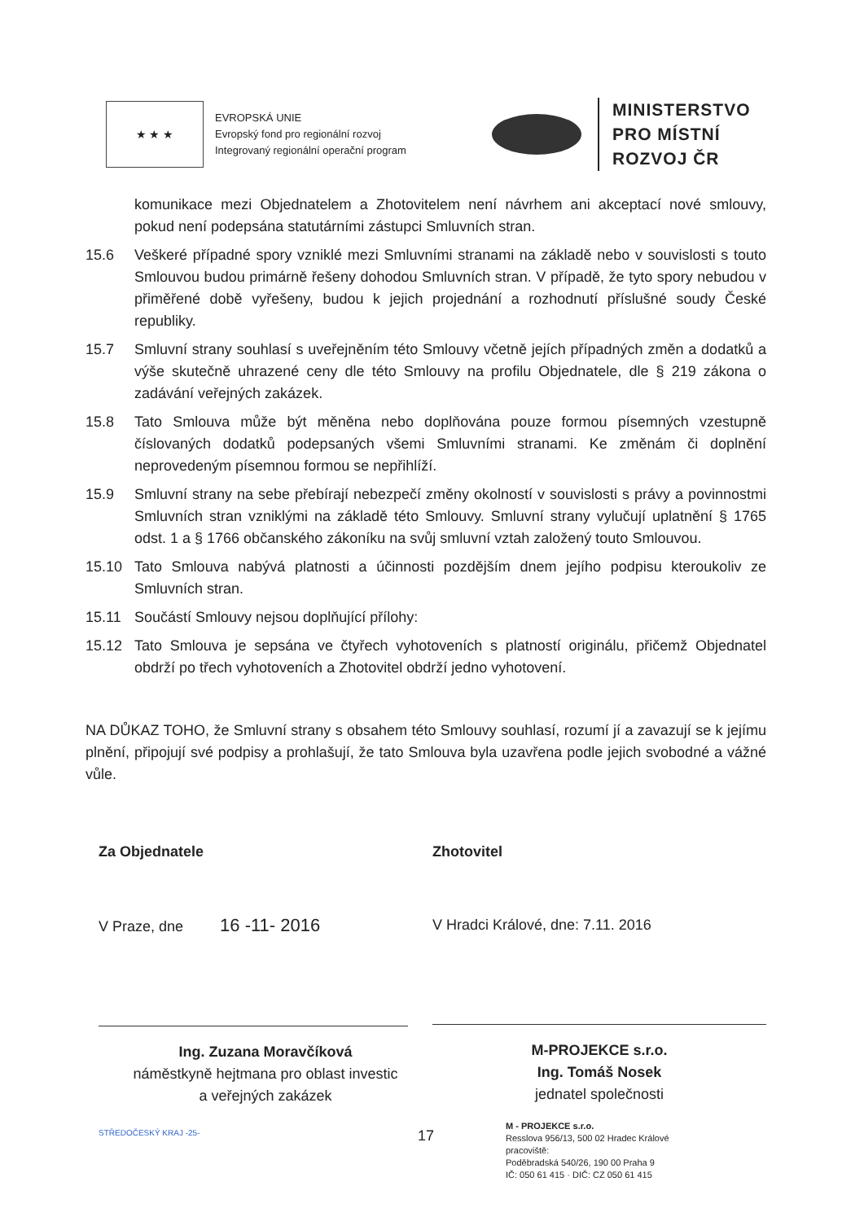★ ★ ★
EVROPSKÁ UNIE
Evropský fond pro regionální rozvoj
Integrovaný regionální operační program
MINISTERSTVO
PRO MÍSTNÍ
ROZVOJ ČR
komunikace mezi Objednatelem a Zhotovitelem není návrhem ani akceptací nové smlouvy, pokud není podepsána statutárními zástupci Smluvních stran.
15.6 Veškeré případné spory vzniklé mezi Smluvními stranami na základě nebo v souvislosti s touto Smlouvou budou primárně řešeny dohodou Smluvních stran. V případě, že tyto spory nebudou v přiměřené době vyřešeny, budou k jejich projednání a rozhodnutí příslušné soudy České republiky.
15.7 Smluvní strany souhlasí s uveřejněním této Smlouvy včetně jejích případných změn a dodatků a výše skutečně uhrazené ceny dle této Smlouvy na profilu Objednatele, dle § 219 zákona o zadávání veřejných zakázek.
15.8 Tato Smlouva může být měněna nebo doplňována pouze formou písemných vzestupně číslovaných dodatků podepsaných všemi Smluvními stranami. Ke změnám či doplnění neprovedeným písemnou formou se nepřihlíží.
15.9 Smluvní strany na sebe přebírají nebezpečí změny okolností v souvislosti s právy a povinnostmi Smluvních stran vzniklými na základě této Smlouvy. Smluvní strany vylučují uplatnění § 1765 odst. 1 a § 1766 občanského zákoníku na svůj smluvní vztah založený touto Smlouvou.
15.10 Tato Smlouva nabývá platnosti a účinnosti pozdějším dnem jejího podpisu kteroukoliv ze Smluvních stran.
15.11 Součástí Smlouvy nejsou doplňující přílohy:
15.12 Tato Smlouva je sepsána ve čtyřech vyhotoveních s platností originálu, přičemž Objednatel obdrží po třech vyhotoveních a Zhotovitel obdrží jedno vyhotovení.
NA DŮKAZ TOHO, že Smluvní strany s obsahem této Smlouvy souhlasí, rozumí jí a zavazují se k jejímu plnění, připojují své podpisy a prohlašují, že tato Smlouva byla uzavřena podle jejich svobodné a vážné vůle.
Za Objednatele
V Praze, dne 16 -11- 2016
Ing. Zuzana Moravčíková
náměstkyně hejtmana pro oblast investic
a veřejných zakázek
STŘEDOČESKÝ KRAJ -25-
Zhotovitel
V Hradci Králové, dne: 7.11. 2016
M-PROJEKCE s.r.o.
Ing. Tomáš Nosek
jednatel společnosti
M - PROJEKCE s.r.o.
Resslova 956/13, 500 02 Hradec Králové
pracoviště:
Poděbradská 540/26, 190 00 Praha 9
IČ: 050 61 415 · DIČ: CZ 050 61 415
17